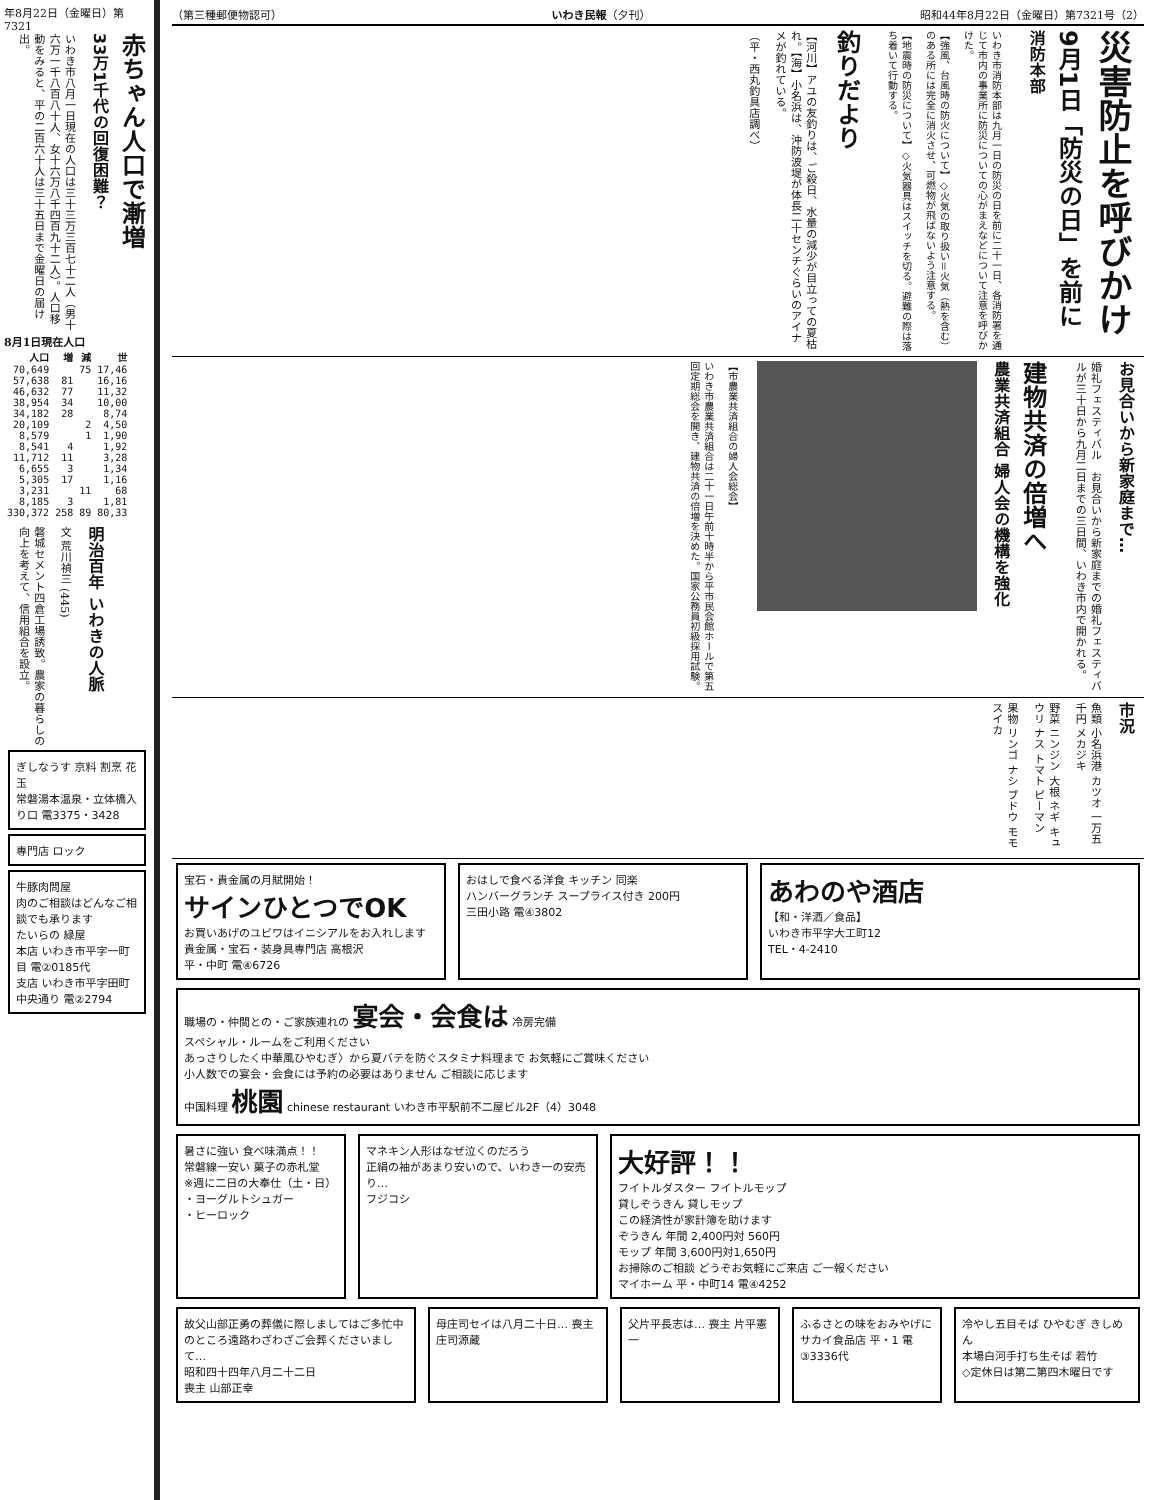年8月22日（金曜日）第7321
赤ちゃん人口で漸増
33万1千代の回復困難？
いわき市八月一日現在の人口は三十三万三百七十二人（男十六万一千八百八十人、女十六万八千四百九十二人）。人口移動をみると、平の二百六十人は三十五日まで金曜日の届け出。
8月1日現在人口
| 人口 | 増 | 減 | 世 |
| --- | --- | --- | --- |
| 70,649 | | 75 | 17,46 |
| 57,638 | 81 | | 16,16 |
| 46,632 | 77 | | 11,32 |
| 38,954 | 34 | | 10,00 |
| 34,182 | 28 | | 8,74 |
| 20,109 | | 2 | 4,50 |
| 8,579 | | 1 | 1,90 |
| 8,541 | 4 | | 1,92 |
| 11,712 | 11 | | 3,28 |
| 6,655 | 3 | | 1,34 |
| 5,305 | 17 | | 1,16 |
| 3,231 | | 11 | 68 |
| 8,185 | 3 | | 1,81 |
| 330,372 | 258 | 89 | 80,33 |
明治百年 いわきの人脈
文 荒川禎三 (445)
磐城セメント四倉工場誘致。農家の暮らしの向上を考えて、信用組合を設立。
ぎしなうす 京料 割烹 花玉
常磐湯本温泉・立体橋入り口 電3375・3428
専門店 ロック
牛豚肉問屋
肉のご相談はどんなご相談でも承ります
たいらの 緑屋
本店 いわき市平字一町目 電②0185代
支店 いわき市平字田町 中央通り 電②2794
（第三種郵便物認可） いわき民報（夕刊） 昭和44年8月22日（金曜日）第7321号（2）
災害防止を呼びかけ
9月1日「防災の日」を前に
消防本部
いわき市消防本部は九月一日の防災の日を前に二十一日、各消防署を通じて市内の事業所に防災についての心がまえなどについて注意を呼びかけた。
【強風、台風時の防火について】◇火気の取り扱い＝火気（熱を含む）のある所には完全に消火させ、可燃物が飛ばないよう注意する。
【地震時の防災について】◇火気器具はスイッチを切る。避難の際は落ち着いて行動する。
釣りだより
【河川】アユの友釣りは、ご殺日、水量の減少が目立っての夏枯れ。【海】小名浜は、沖防波堤が体長二十センチぐらいのアイナメが釣れている。
（平・西丸釣具店調べ）
お見合いから新家庭まで…
婚礼フェスティバル　お見合いから新家庭までの婚礼フェスティバルが三十日から九月二日までの三日間、いわき市内で開かれる。
建物共済の倍増へ
農業共済組合 婦人会の機構を強化
【市農業共済組合の婦人会総会】
いわき市農業共済組合は二十一日午前十時半から平市民会館ホールで第五回定期総会を開き、建物共済の倍増を決めた。国家公務員初級採用試験。
市況
魚類 小名浜港 カツオ 一万五千円 メカジキ
野菜 ニンジン 大根 ネギ キュウリ ナス トマト ピーマン
果物 リンゴ ナシ ブドウ モモ スイカ
宝石・貴金属の月賦開始！
サインひとつでOK
お買いあげのユビワはイニシアルをお入れします
貴金属・宝石・装身具専門店 高根沢
平・中町 電④6726
おはしで食べる洋食 キッチン 同楽
ハンバーグランチ スープライス付き 200円
三田小路 電④3802
あわのや酒店
【和・洋酒／食品】
いわき市平字大工町12
TEL・4-2410
職場の・仲間との・ご家族連れの 宴会・会食は 冷房完備
スペシャル・ルームをご利用ください
あっさりしたく中華風ひやむぎ〉から夏バテを防ぐスタミナ料理まで お気軽にご賞味ください
小人数での宴会・会食には予約の必要はありません ご相談に応じます
中国料理 桃園 chinese restaurant いわき市平駅前不二屋ビル2F（4）3048
暑さに強い 食べ味満点！！
常磐線一安い 菓子の赤札堂
※週に二日の大奉仕（土・日）
・ヨーグルトシュガー
・ヒーロック
マネキン人形はなぜ泣くのだろう
正絹の袖があまり安いので、いわき一の安売り…
フジコシ
大好評！！
フイトルダスター フイトルモップ
貸しぞうきん 貸しモップ
この経済性が家計簿を助けます
ぞうきん 年間 2,400円対 560円
モップ 年間 3,600円対1,650円
お掃除のご相談 どうぞお気軽にご来店 ご一報ください
マイホーム 平・中町14 電④4252
故父山部正勇の葬儀に際しましてはご多忙中のところ遠路わざわざご会葬くださいまして…
昭和四十四年八月二十二日
喪主 山部正幸
母庄司セイは八月二十日… 喪主 庄司源蔵
父片平長志は… 喪主 片平憲一 ふるさとの味をおみやげに
サカイ食品店 平・1 電③3336代
冷やし五目そば ひやむぎ きしめん
本場白河手打ち生そば 若竹
◇定休日は第二第四木曜日です